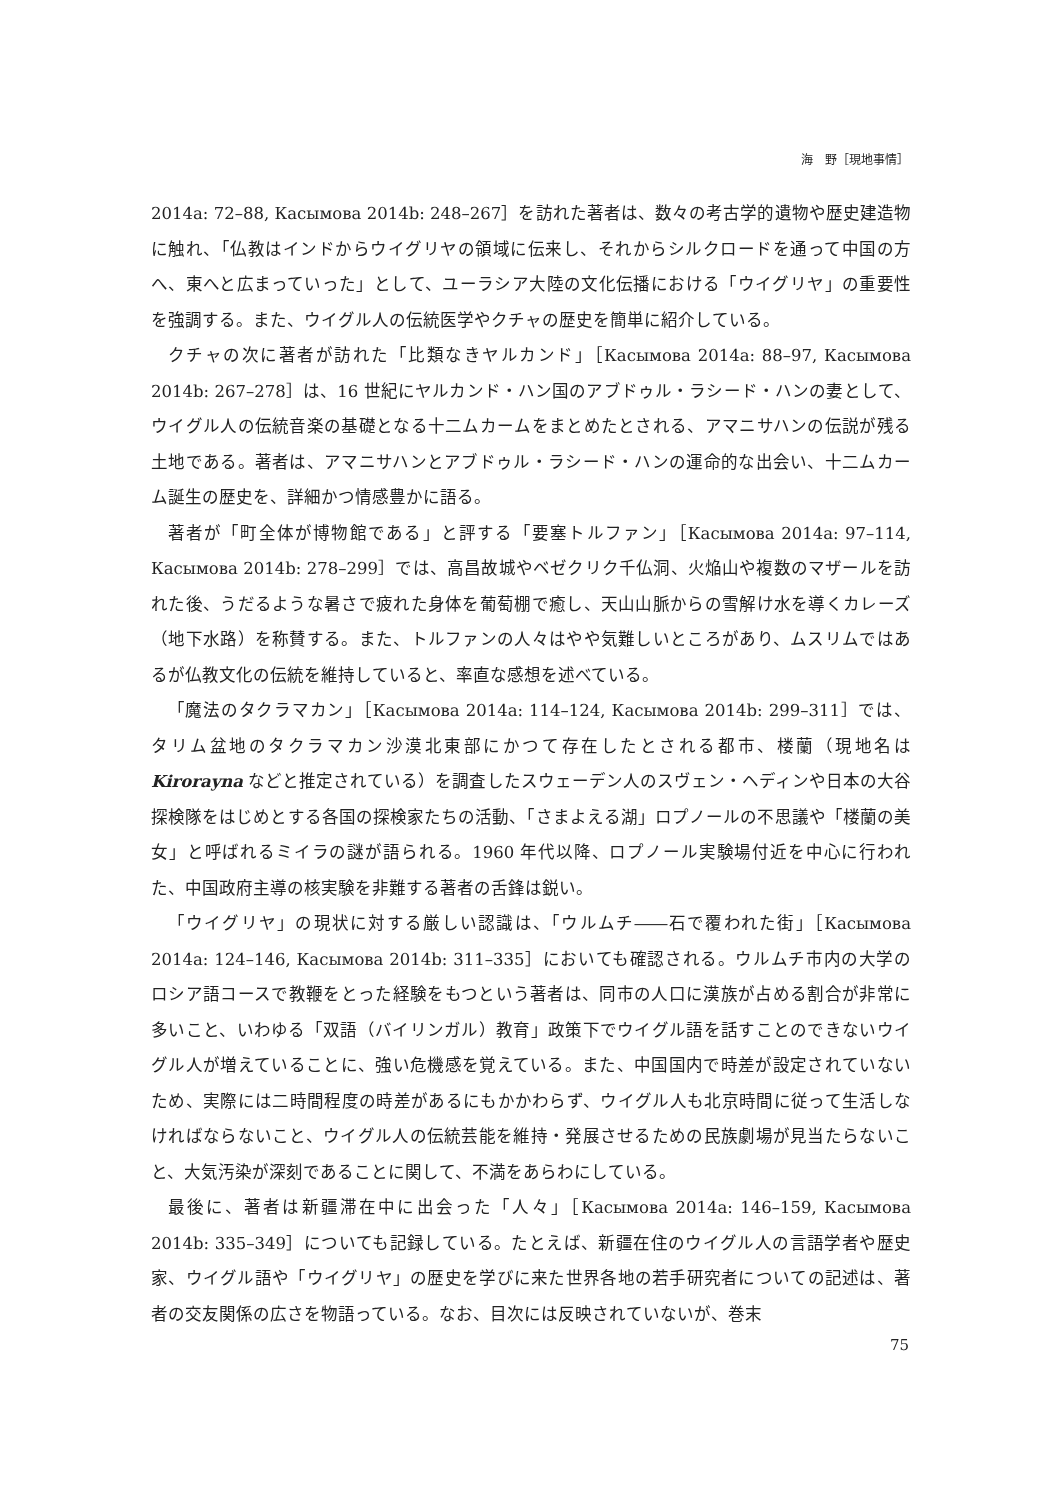海　野［現地事情］
2014a: 72–88, Касымова 2014b: 248–267］を訪れた著者は、数々の考古学的遺物や歴史建造物に触れ、「仏教はインドからウイグリヤの領域に伝来し、それからシルクロードを通って中国の方へ、東へと広まっていった」として、ユーラシア大陸の文化伝播における「ウイグリヤ」の重要性を強調する。また、ウイグル人の伝統医学やクチャの歴史を簡単に紹介している。
クチャの次に著者が訪れた「比類なきヤルカンド」［Касымова 2014a: 88–97, Касымова 2014b: 267–278］は、16 世紀にヤルカンド・ハン国のアブドゥル・ラシード・ハンの妻として、ウイグル人の伝統音楽の基礎となる十二ムカームをまとめたとされる、アマニサハンの伝説が残る土地である。著者は、アマニサハンとアブドゥル・ラシード・ハンの運命的な出会い、十二ムカーム誕生の歴史を、詳細かつ情感豊かに語る。
著者が「町全体が博物館である」と評する「要塞トルファン」［Касымова 2014a: 97–114, Касымова 2014b: 278–299］では、高昌故城やベゼクリク千仏洞、火焔山や複数のマザールを訪れた後、うだるような暑さで疲れた身体を葡萄棚で癒し、天山山脈からの雪解け水を導くカレーズ（地下水路）を称賛する。また、トルファンの人々はやや気難しいところがあり、ムスリムではあるが仏教文化の伝統を維持していると、率直な感想を述べている。
「魔法のタクラマカン」［Касымова 2014a: 114–124, Касымова 2014b: 299–311］では、タリム盆地のタクラマカン沙漠北東部にかつて存在したとされる都市、楼蘭（現地名は Kirorayna などと推定されている）を調査したスウェーデン人のスヴェン・ヘディンや日本の大谷探検隊をはじめとする各国の探検家たちの活動、「さまよえる湖」ロプノールの不思議や「楼蘭の美女」と呼ばれるミイラの謎が語られる。1960 年代以降、ロプノール実験場付近を中心に行われた、中国政府主導の核実験を非難する著者の舌鋒は鋭い。
「ウイグリヤ」の現状に対する厳しい認識は、「ウルムチ――石で覆われた街」［Касымова 2014a: 124–146, Касымова 2014b: 311–335］においても確認される。ウルムチ市内の大学のロシア語コースで教鞭をとった経験をもつという著者は、同市の人口に漢族が占める割合が非常に多いこと、いわゆる「双語（バイリンガル）教育」政策下でウイグル語を話すことのできないウイグル人が増えていることに、強い危機感を覚えている。また、中国国内で時差が設定されていないため、実際には二時間程度の時差があるにもかかわらず、ウイグル人も北京時間に従って生活しなければならないこと、ウイグル人の伝統芸能を維持・発展させるための民族劇場が見当たらないこと、大気汚染が深刻であることに関して、不満をあらわにしている。
最後に、著者は新疆滞在中に出会った「人々」［Касымова 2014a: 146–159, Касымова 2014b: 335–349］についても記録している。たとえば、新疆在住のウイグル人の言語学者や歴史家、ウイグル語や「ウイグリヤ」の歴史を学びに来た世界各地の若手研究者についての記述は、著者の交友関係の広さを物語っている。なお、目次には反映されていないが、巻末
75